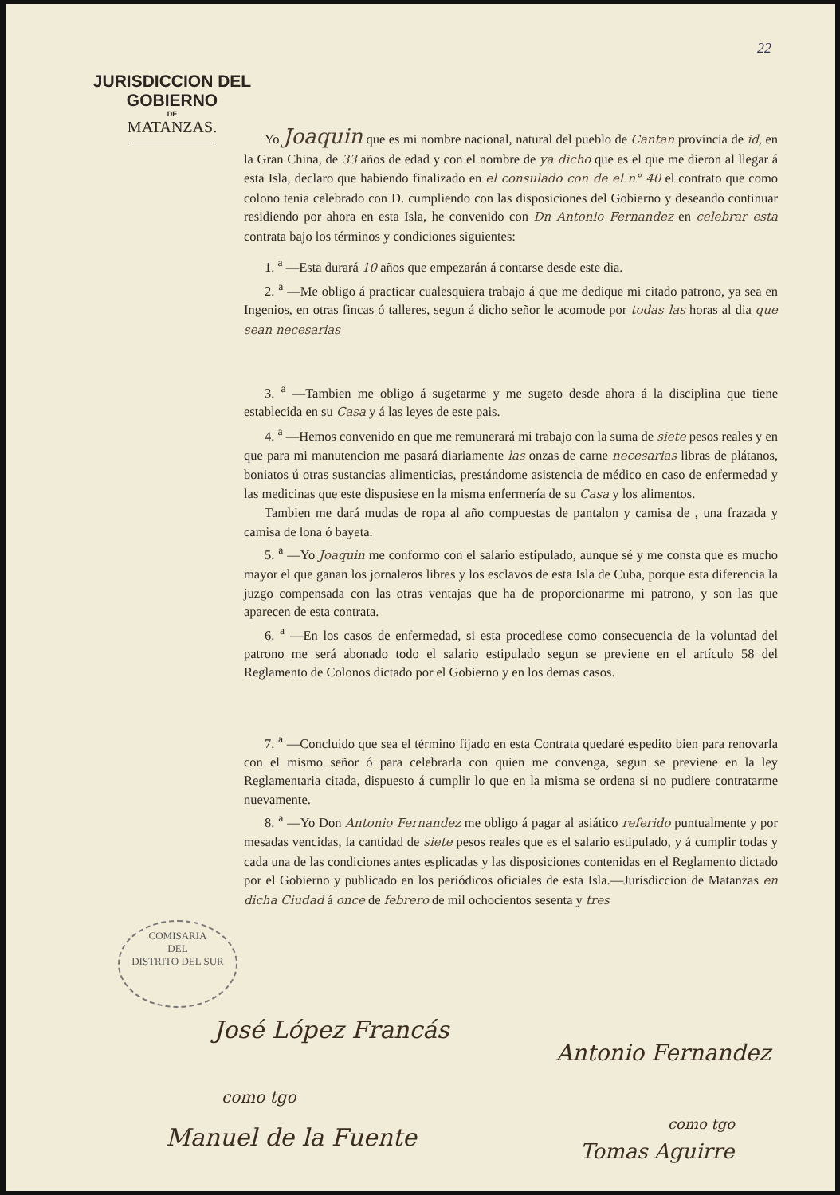22
JURISDICCION DEL GOBIERNO
DE
MATANZAS.
Yo Joaquin que es mi nombre nacional, natural del pueblo de Cantan provincia de id, en la Gran China, de 33 años de edad y con el nombre de ya dicho que es el que me dieron al llegar á esta Isla, declaro que habiendo finalizado en el consulado con de el n° 40 el contrato que como colono tenia celebrado con D. cumpliendo con las disposiciones del Gobierno y deseando continuar residiendo por ahora en esta Isla, he convenido con Dn Antonio Fernandez en celebrar esta contrata bajo los términos y condiciones siguientes:
1. <sup>a</sup> —Esta durará 10 años que empezarán á contarse desde este dia.
2. <sup>a</sup> —Me obligo á practicar cualesquiera trabajo á que me dedique mi citado patrono, ya sea en Ingenios, en otras fincas ó talleres, segun á dicho señor le acomode por todas las horas al dia que sean necesarias
3. <sup>a</sup> —Tambien me obligo á sugetarme y me sugeto desde ahora á la disciplina que tiene establecida en su Casa y á las leyes de este pais.
4. <sup>a</sup> —Hemos convenido en que me remunerará mi trabajo con la suma de siete pesos reales y en que para mi manutencion me pasará diariamente las onzas de carne necesarias libras de plátanos, boniatos ú otras sustancias alimenticias, prestándome asistencia de médico en caso de enfermedad y las medicinas que este dispusiese en la misma enfermería de su Casa y los alimentos.
Tambien me dará mudas de ropa al año compuestas de pantalon y camisa de , una frazada y camisa de lona ó bayeta.
5. <sup>a</sup> —Yo Joaquin me conformo con el salario estipulado, aunque sé y me consta que es mucho mayor el que ganan los jornaleros libres y los esclavos de esta Isla de Cuba, porque esta diferencia la juzgo compensada con las otras ventajas que ha de proporcionarme mi patrono, y son las que aparecen de esta contrata.
6. <sup>a</sup> —En los casos de enfermedad, si esta procediese como consecuencia de la voluntad del patrono me será abonado todo el salario estipulado segun se previene en el artículo 58 del Reglamento de Colonos dictado por el Gobierno y en los demas casos.
7. <sup>a</sup> —Concluido que sea el término fijado en esta Contrata quedaré espedito bien para renovarla con el mismo señor ó para celebrarla con quien me convenga, segun se previene en la ley Reglamentaria citada, dispuesto á cumplir lo que en la misma se ordena si no pudiere contratarme nuevamente.
8. <sup>a</sup> —Yo Don Antonio Fernandez me obligo á pagar al asiático referido puntualmente y por mesadas vencidas, la cantidad de siete pesos reales que es el salario estipulado, y á cumplir todas y cada una de las condiciones antes esplicadas y las disposiciones contenidas en el Reglamento dictado por el Gobierno y publicado en los periódicos oficiales de esta Isla.—Jurisdiccion de Matanzas en dicha Ciudad á once de febrero de mil ochocientos sesenta y tres
COMISARIA
DEL
DISTRITO DEL SUR
José López Francás
Antonio Fernandez
como tgo
Manuel de la Fuente como tgo
Tomas Aguirre